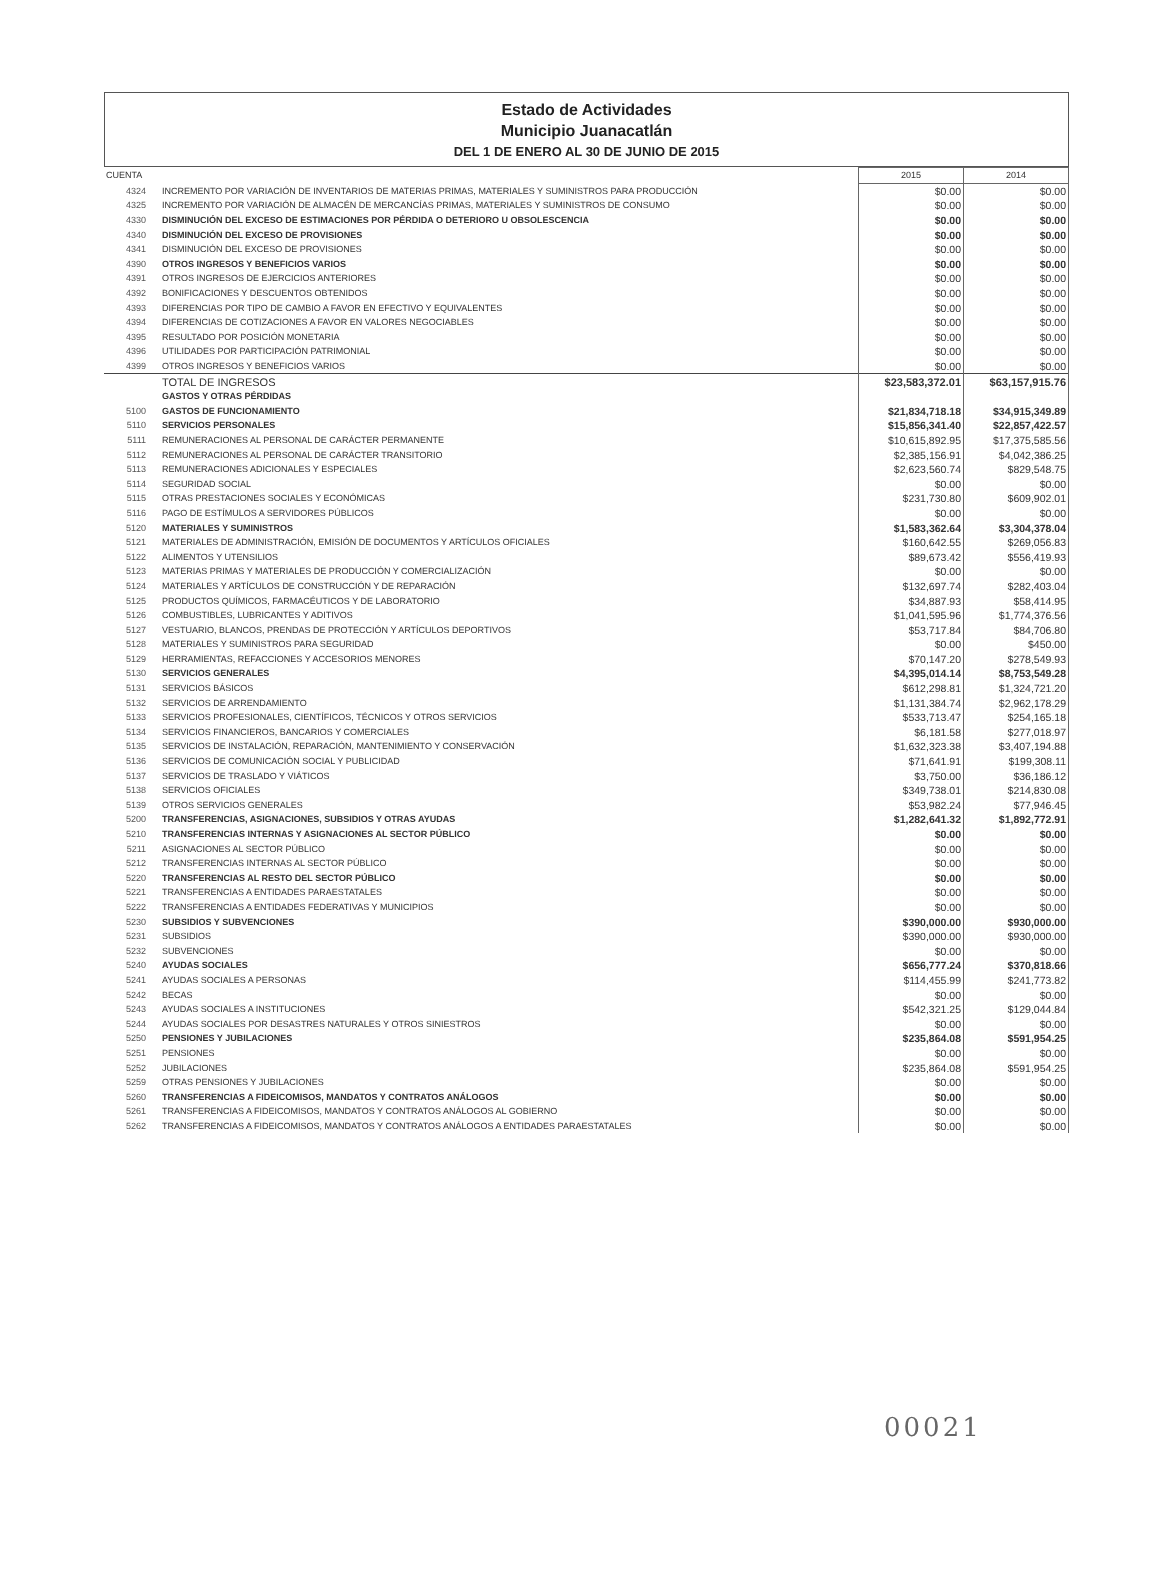Estado de Actividades
Municipio Juanacatlán
DEL 1 DE ENERO AL 30 DE JUNIO DE 2015
| CUENTA | | 2015 | 2014 |
| --- | --- | --- | --- |
| 4324 | INCREMENTO POR VARIACIÓN DE INVENTARIOS DE MATERIAS PRIMAS, MATERIALES Y SUMINISTROS PARA PRODUCCIÓN | $0.00 | $0.00 |
| 4325 | INCREMENTO POR VARIACIÓN DE ALMACÉN DE MERCANCÍAS PRIMAS, MATERIALES Y SUMINISTROS DE CONSUMO | $0.00 | $0.00 |
| 4330 | DISMINUCIÓN DEL EXCESO DE ESTIMACIONES POR PÉRDIDA O DETERIORO U OBSOLESCENCIA | $0.00 | $0.00 |
| 4340 | DISMINUCIÓN DEL EXCESO DE PROVISIONES | $0.00 | $0.00 |
| 4341 | DISMINUCIÓN DEL EXCESO DE PROVISIONES | $0.00 | $0.00 |
| 4390 | OTROS INGRESOS Y BENEFICIOS VARIOS | $0.00 | $0.00 |
| 4391 | OTROS INGRESOS DE EJERCICIOS ANTERIORES | $0.00 | $0.00 |
| 4392 | BONIFICACIONES Y DESCUENTOS OBTENIDOS | $0.00 | $0.00 |
| 4393 | DIFERENCIAS POR TIPO DE CAMBIO A FAVOR EN EFECTIVO Y EQUIVALENTES | $0.00 | $0.00 |
| 4394 | DIFERENCIAS DE COTIZACIONES A FAVOR EN VALORES NEGOCIABLES | $0.00 | $0.00 |
| 4395 | RESULTADO POR POSICIÓN MONETARIA | $0.00 | $0.00 |
| 4396 | UTILIDADES POR PARTICIPACIÓN PATRIMONIAL | $0.00 | $0.00 |
| 4399 | OTROS INGRESOS Y BENEFICIOS VARIOS | $0.00 | $0.00 |
| | TOTAL DE INGRESOS | $23,583,372.01 | $63,157,915.76 |
| | GASTOS Y OTRAS PÉRDIDAS | | |
| 5100 | GASTOS DE FUNCIONAMIENTO | $21,834,718.18 | $34,915,349.89 |
| 5110 | SERVICIOS PERSONALES | $15,856,341.40 | $22,857,422.57 |
| 5111 | REMUNERACIONES AL PERSONAL DE CARÁCTER PERMANENTE | $10,615,892.95 | $17,375,585.56 |
| 5112 | REMUNERACIONES AL PERSONAL DE CARÁCTER TRANSITORIO | $2,385,156.91 | $4,042,386.25 |
| 5113 | REMUNERACIONES ADICIONALES Y ESPECIALES | $2,623,560.74 | $829,548.75 |
| 5114 | SEGURIDAD SOCIAL | $0.00 | $0.00 |
| 5115 | OTRAS PRESTACIONES SOCIALES Y ECONÓMICAS | $231,730.80 | $609,902.01 |
| 5116 | PAGO DE ESTÍMULOS A SERVIDORES PÚBLICOS | $0.00 | $0.00 |
| 5120 | MATERIALES Y SUMINISTROS | $1,583,362.64 | $3,304,378.04 |
| 5121 | MATERIALES DE ADMINISTRACIÓN, EMISIÓN DE DOCUMENTOS Y ARTÍCULOS OFICIALES | $160,642.55 | $269,056.83 |
| 5122 | ALIMENTOS Y UTENSILIOS | $89,673.42 | $556,419.93 |
| 5123 | MATERIAS PRIMAS Y MATERIALES DE PRODUCCIÓN Y COMERCIALIZACIÓN | $0.00 | $0.00 |
| 5124 | MATERIALES Y ARTÍCULOS DE CONSTRUCCIÓN Y DE REPARACIÓN | $132,697.74 | $282,403.04 |
| 5125 | PRODUCTOS QUÍMICOS, FARMACÉUTICOS Y DE LABORATORIO | $34,887.93 | $58,414.95 |
| 5126 | COMBUSTIBLES, LUBRICANTES Y ADITIVOS | $1,041,595.96 | $1,774,376.56 |
| 5127 | VESTUARIO, BLANCOS, PRENDAS DE PROTECCIÓN Y ARTÍCULOS DEPORTIVOS | $53,717.84 | $84,706.80 |
| 5128 | MATERIALES Y SUMINISTROS PARA SEGURIDAD | $0.00 | $450.00 |
| 5129 | HERRAMIENTAS, REFACCIONES Y ACCESORIOS MENORES | $70,147.20 | $278,549.93 |
| 5130 | SERVICIOS GENERALES | $4,395,014.14 | $8,753,549.28 |
| 5131 | SERVICIOS BÁSICOS | $612,298.81 | $1,324,721.20 |
| 5132 | SERVICIOS DE ARRENDAMIENTO | $1,131,384.74 | $2,962,178.29 |
| 5133 | SERVICIOS PROFESIONALES, CIENTÍFICOS, TÉCNICOS Y OTROS SERVICIOS | $533,713.47 | $254,165.18 |
| 5134 | SERVICIOS FINANCIEROS, BANCARIOS Y COMERCIALES | $6,181.58 | $277,018.97 |
| 5135 | SERVICIOS DE INSTALACIÓN, REPARACIÓN, MANTENIMIENTO Y CONSERVACIÓN | $1,632,323.38 | $3,407,194.88 |
| 5136 | SERVICIOS DE COMUNICACIÓN SOCIAL Y PUBLICIDAD | $71,641.91 | $199,308.11 |
| 5137 | SERVICIOS DE TRASLADO Y VIÁTICOS | $3,750.00 | $36,186.12 |
| 5138 | SERVICIOS OFICIALES | $349,738.01 | $214,830.08 |
| 5139 | OTROS SERVICIOS GENERALES | $53,982.24 | $77,946.45 |
| 5200 | TRANSFERENCIAS, ASIGNACIONES, SUBSIDIOS Y OTRAS AYUDAS | $1,282,641.32 | $1,892,772.91 |
| 5210 | TRANSFERENCIAS INTERNAS Y ASIGNACIONES AL SECTOR PÚBLICO | $0.00 | $0.00 |
| 5211 | ASIGNACIONES AL SECTOR PÚBLICO | $0.00 | $0.00 |
| 5212 | TRANSFERENCIAS INTERNAS AL SECTOR PÚBLICO | $0.00 | $0.00 |
| 5220 | TRANSFERENCIAS AL RESTO DEL SECTOR PÚBLICO | $0.00 | $0.00 |
| 5221 | TRANSFERENCIAS A ENTIDADES PARAESTATALES | $0.00 | $0.00 |
| 5222 | TRANSFERENCIAS A ENTIDADES FEDERATIVAS Y MUNICIPIOS | $0.00 | $0.00 |
| 5230 | SUBSIDIOS Y SUBVENCIONES | $390,000.00 | $930,000.00 |
| 5231 | SUBSIDIOS | $390,000.00 | $930,000.00 |
| 5232 | SUBVENCIONES | $0.00 | $0.00 |
| 5240 | AYUDAS SOCIALES | $656,777.24 | $370,818.66 |
| 5241 | AYUDAS SOCIALES A PERSONAS | $114,455.99 | $241,773.82 |
| 5242 | BECAS | $0.00 | $0.00 |
| 5243 | AYUDAS SOCIALES A INSTITUCIONES | $542,321.25 | $129,044.84 |
| 5244 | AYUDAS SOCIALES POR DESASTRES NATURALES Y OTROS SINIESTROS | $0.00 | $0.00 |
| 5250 | PENSIONES Y JUBILACIONES | $235,864.08 | $591,954.25 |
| 5251 | PENSIONES | $0.00 | $0.00 |
| 5252 | JUBILACIONES | $235,864.08 | $591,954.25 |
| 5259 | OTRAS PENSIONES Y JUBILACIONES | $0.00 | $0.00 |
| 5260 | TRANSFERENCIAS A FIDEICOMISOS, MANDATOS Y CONTRATOS ANÁLOGOS | $0.00 | $0.00 |
| 5261 | TRANSFERENCIAS A FIDEICOMISOS, MANDATOS Y CONTRATOS ANÁLOGOS AL GOBIERNO | $0.00 | $0.00 |
| 5262 | TRANSFERENCIAS A FIDEICOMISOS, MANDATOS Y CONTRATOS ANÁLOGOS A ENTIDADES PARAESTATALES | $0.00 | $0.00 |
00021